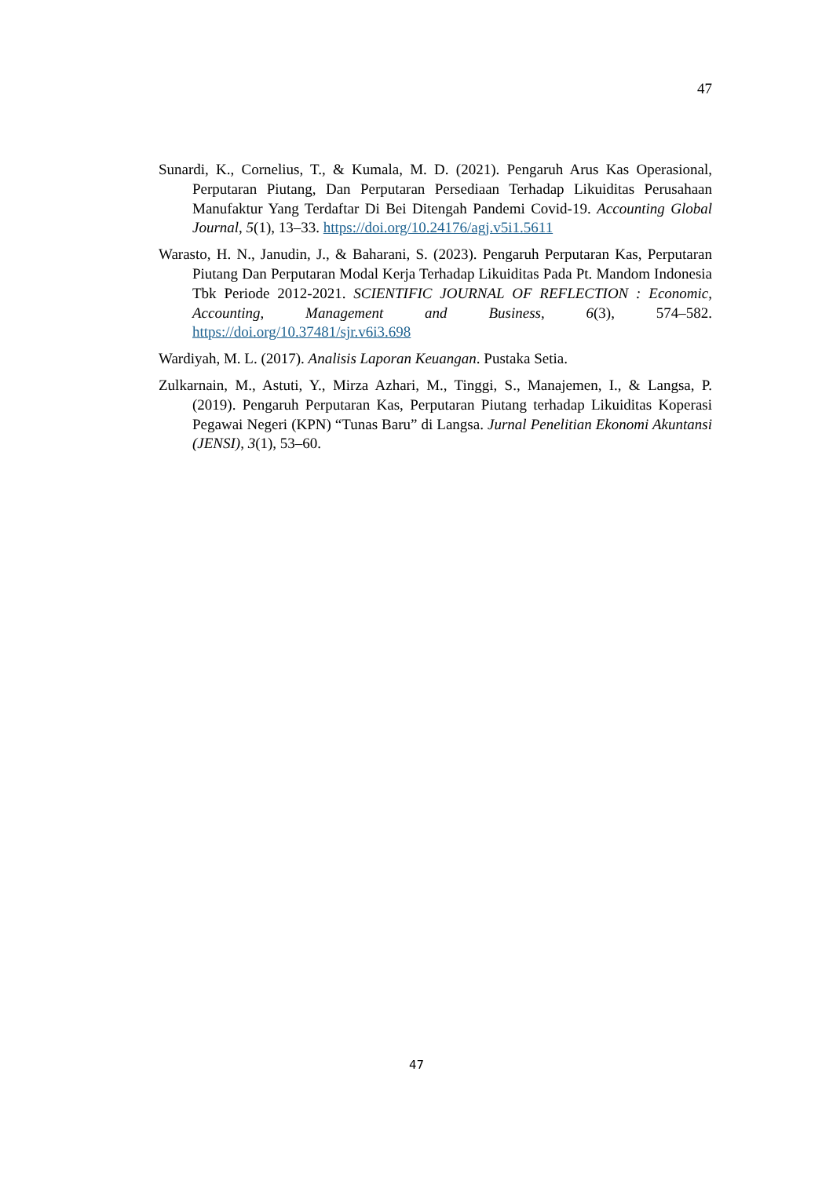47
Sunardi, K., Cornelius, T., & Kumala, M. D. (2021). Pengaruh Arus Kas Operasional, Perputaran Piutang, Dan Perputaran Persediaan Terhadap Likuiditas Perusahaan Manufaktur Yang Terdaftar Di Bei Ditengah Pandemi Covid-19. Accounting Global Journal, 5(1), 13–33. https://doi.org/10.24176/agj.v5i1.5611
Warasto, H. N., Janudin, J., & Baharani, S. (2023). Pengaruh Perputaran Kas, Perputaran Piutang Dan Perputaran Modal Kerja Terhadap Likuiditas Pada Pt. Mandom Indonesia Tbk Periode 2012-2021. SCIENTIFIC JOURNAL OF REFLECTION : Economic, Accounting, Management and Business, 6(3), 574–582. https://doi.org/10.37481/sjr.v6i3.698
Wardiyah, M. L. (2017). Analisis Laporan Keuangan. Pustaka Setia.
Zulkarnain, M., Astuti, Y., Mirza Azhari, M., Tinggi, S., Manajemen, I., & Langsa, P. (2019). Pengaruh Perputaran Kas, Perputaran Piutang terhadap Likuiditas Koperasi Pegawai Negeri (KPN) “Tunas Baru” di Langsa. Jurnal Penelitian Ekonomi Akuntansi (JENSI), 3(1), 53–60.
47